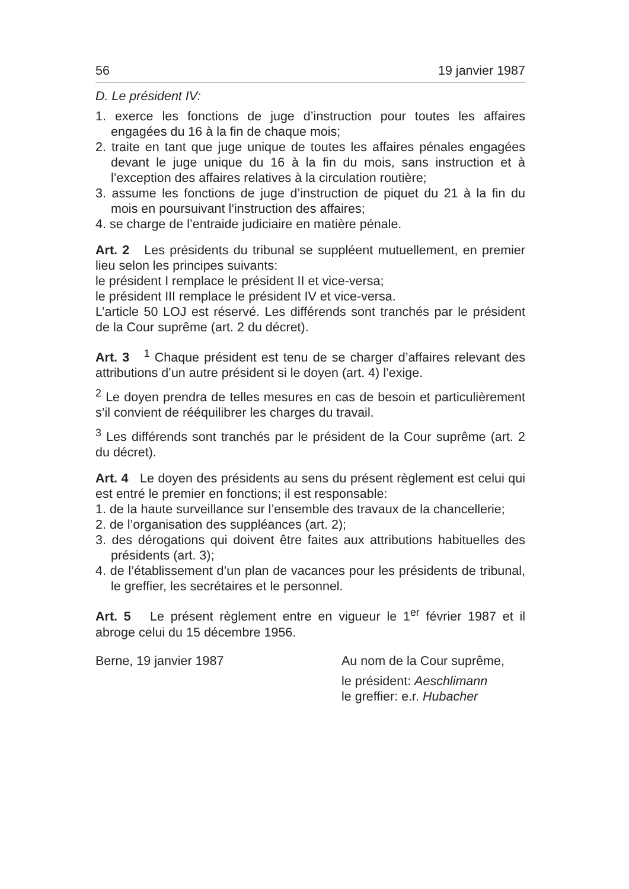56 19 janvier 1987
D. Le président IV:
1. exerce les fonctions de juge d’instruction pour toutes les affaires engagées du 16 à la fin de chaque mois;
2. traite en tant que juge unique de toutes les affaires pénales engagées devant le juge unique du 16 à la fin du mois, sans instruction et à l’exception des affaires relatives à la circulation routière;
3. assume les fonctions de juge d’instruction de piquet du 21 à la fin du mois en poursuivant l’instruction des affaires;
4. se charge de l’entraide judiciaire en matière pénale.
Art. 2 Les présidents du tribunal se suppléent mutuellement, en premier lieu selon les principes suivants:
le président I remplace le président II et vice-versa;
le président III remplace le président IV et vice-versa.
L’article 50 LOJ est réservé. Les différends sont tranchés par le président de la Cour suprême (art. 2 du décret).
Art. 3 <sup>1</sup> Chaque président est tenu de se charger d’affaires relevant des attributions d’un autre président si le doyen (art. 4) l’exige.
<sup>2</sup> Le doyen prendra de telles mesures en cas de besoin et particulièrement s’il convient de rééquilibrer les charges du travail.
<sup>3</sup> Les différends sont tranchés par le président de la Cour suprême (art. 2 du décret).
Art. 4 Le doyen des présidents au sens du présent règlement est celui qui est entré le premier en fonctions; il est responsable:
1. de la haute surveillance sur l’ensemble des travaux de la chancellerie;
2. de l’organisation des suppléances (art. 2);
3. des dérogations qui doivent être faites aux attributions habituelles des présidents (art. 3);
4. de l’établissement d’un plan de vacances pour les présidents de tribunal, le greffier, les secrétaires et le personnel.
Art. 5 Le présent règlement entre en vigueur le 1<sup>er</sup> février 1987 et il abroge celui du 15 décembre 1956.
Berne, 19 janvier 1987 Au nom de la Cour suprême,
le président: Aeschlimann
le greffier: e.r. Hubacher